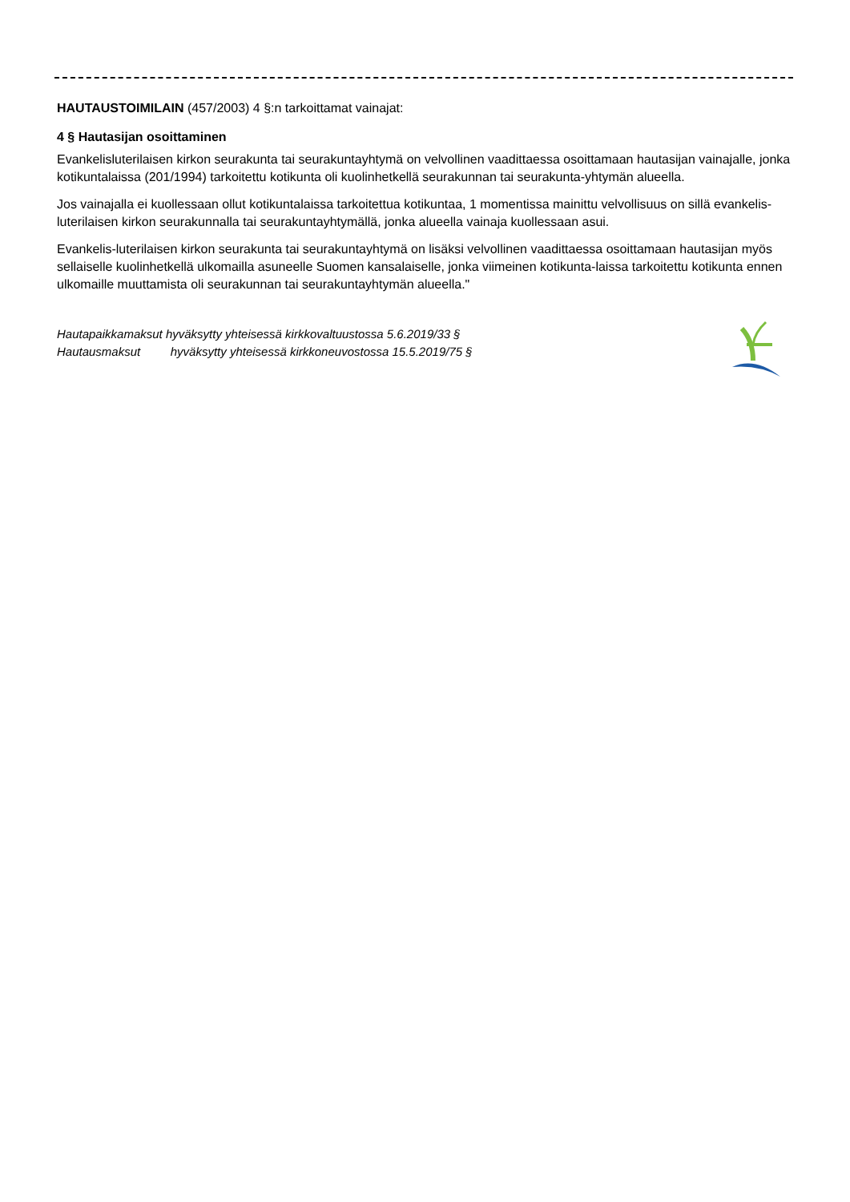HAUTAUSTOIMILAIN (457/2003) 4 §:n tarkoittamat vainajat:
4 § Hautasijan osoittaminen
Evankelisluterilaisen kirkon seurakunta tai seurakuntayhtymä on velvollinen vaadittaessa osoittamaan hautasijan vainajalle, jonka kotikuntalaissa (201/1994) tarkoitettu kotikunta oli kuolinhetkellä seurakunnan tai seurakunta-yhtymän alueella.
Jos vainajalla ei kuollessaan ollut kotikuntalaissa tarkoitettua kotikuntaa, 1 momentissa mainittu velvollisuus on sillä evankelis-luterilaisen kirkon seurakunnalla tai seurakuntayhtymällä, jonka alueella vainaja kuollessaan asui.
Evankelis-luterilaisen kirkon seurakunta tai seurakuntayhtymä on lisäksi velvollinen vaadittaessa osoittamaan hautasijan myös sellaiselle kuolinhetkellä ulkomailla asuneelle Suomen kansalaiselle, jonka viimeinen kotikunta-laissa tarkoitettu kotikunta ennen ulkomaille muuttamista oli seurakunnan tai seurakuntayhtymän alueella."
Hautapaikkamaksut hyväksytty yhteisessä kirkkovaltuustossa 5.6.2019/33 §
Hautausmaksut hyväksytty yhteisessä kirkkoneuvostossa 15.5.2019/75 §